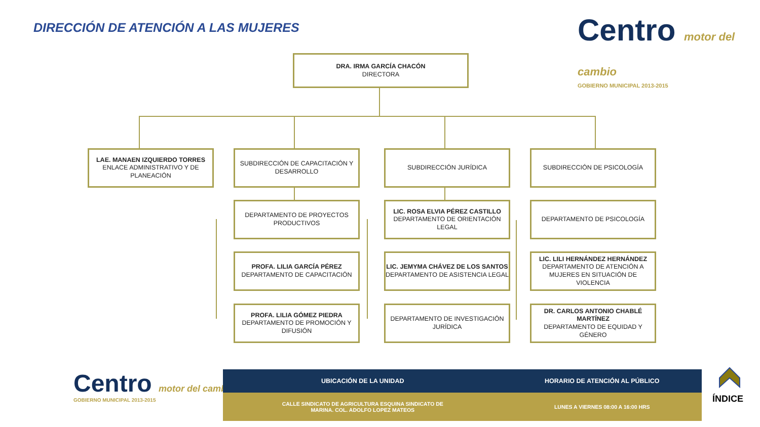DIRECCIÓN DE ATENCIÓN A LAS MUJERES
Centro motor del cambio
GOBIERNO MUNICIPAL 2013-2015
DRA. IRMA GARCÍA CHACÓN
DIRECTORA
LAE. MANAEN IZQUIERDO TORRES
ENLACE ADMINISTRATIVO Y DE PLANEACIÓN
SUBDIRECCIÓN DE CAPACITACIÓN Y DESARROLLO
SUBDIRECCIÓN JURÍDICA SUBDIRECCIÓN DE PSICOLOGÍA
DEPARTAMENTO DE PROYECTOS PRODUCTIVOS
LIC. ROSA ELVIA PÉREZ CASTILLO
DEPARTAMENTO DE ORIENTACIÓN LEGAL
DEPARTAMENTO DE PSICOLOGÍA
PROFA. LILIA GARCÍA PÉREZ
DEPARTAMENTO DE CAPACITACIÓN
LIC. JEMYMA CHÁVEZ DE LOS SANTOS
DEPARTAMENTO DE ASISTENCIA LEGAL
LIC. LILI HERNÁNDEZ HERNÁNDEZ
DEPARTAMENTO DE ATENCIÓN A MUJERES EN SITUACIÓN DE VIOLENCIA
PROFA. LILIA GÓMEZ PIEDRA
DEPARTAMENTO DE PROMOCIÓN Y DIFUSIÓN
DEPARTAMENTO DE INVESTIGACIÓN JURÍDICA
DR. CARLOS ANTONIO CHABLÉ MARTÍNEZ
DEPARTAMENTO DE EQUIDAD Y GÉNERO
Centro motor del cambio
GOBIERNO MUNICIPAL 2013-2015
| UBICACIÓN DE LA UNIDAD | HORARIO DE ATENCIÓN AL PÚBLICO |
| --- | --- |
| CALLE SINDICATO DE AGRICULTURA ESQUINA SINDICATO DE MARINA. COL. ADOLFO LOPEZ MATEOS | LUNES A VIERNES 08:00 A 16:00 HRS |
ÍNDICE